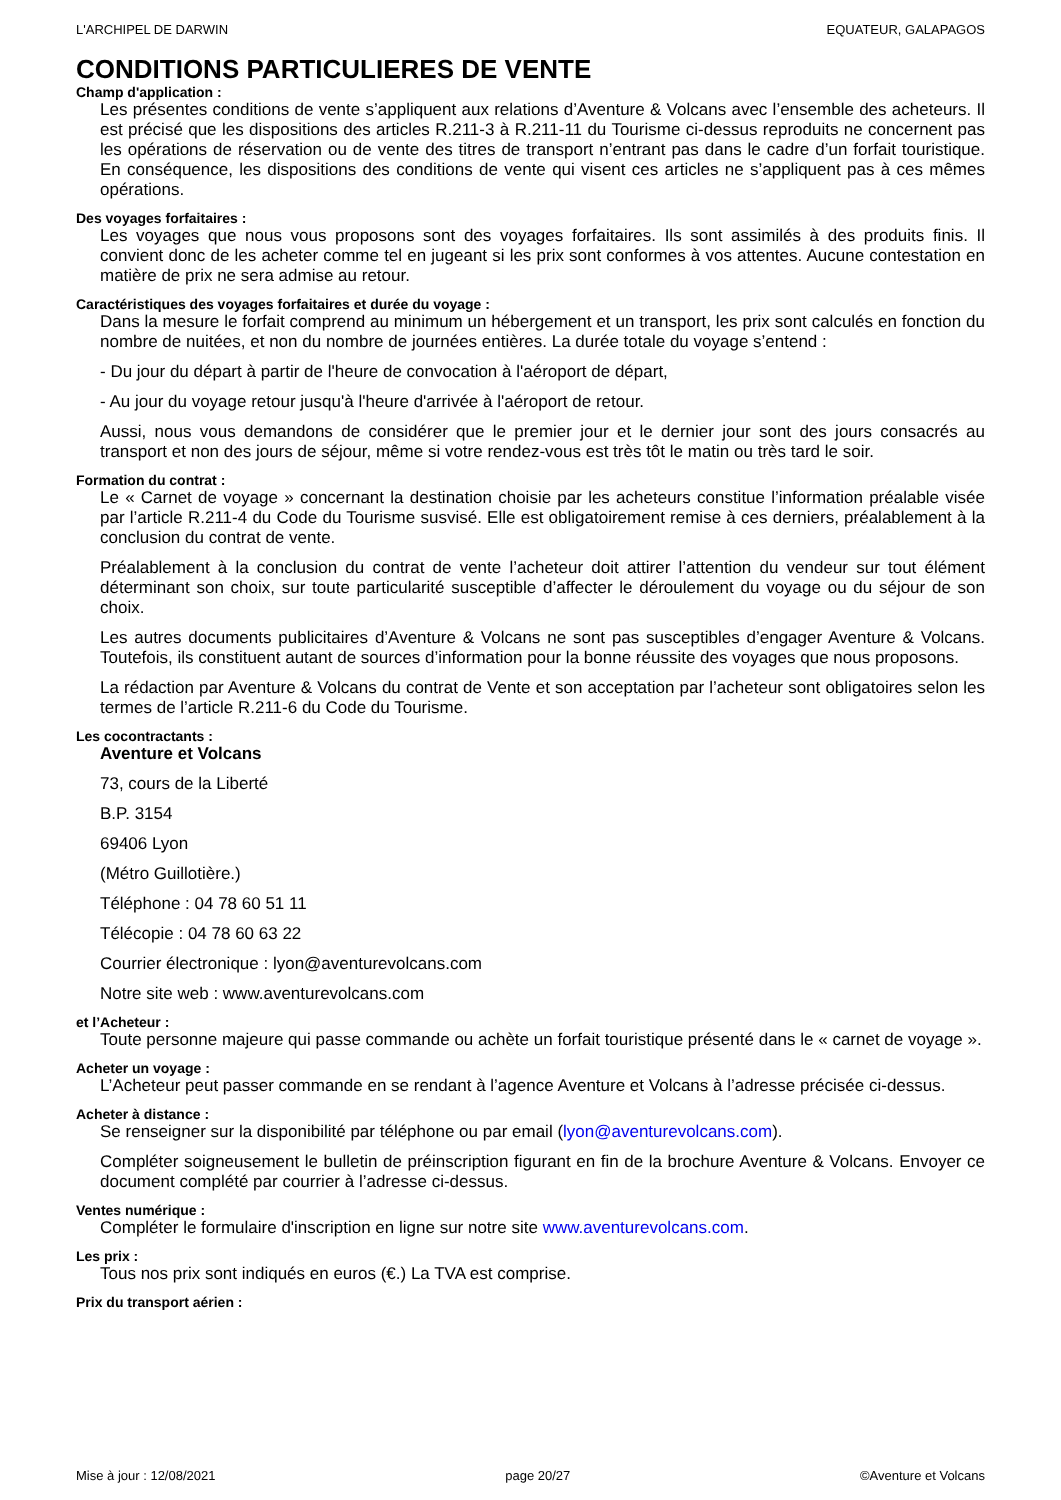L'ARCHIPEL DE DARWIN EQUATEUR, GALAPAGOS
CONDITIONS PARTICULIERES DE VENTE
Champ d'application :
Les présentes conditions de vente s’appliquent aux relations d’Aventure & Volcans avec l’ensemble des acheteurs. Il est précisé que les dispositions des articles R.211-3 à R.211-11 du Tourisme ci-dessus reproduits ne concernent pas les opérations de réservation ou de vente des titres de transport n’entrant pas dans le cadre d’un forfait touristique. En conséquence, les dispositions des conditions de vente qui visent ces articles ne s’appliquent pas à ces mêmes opérations.
Des voyages forfaitaires :
Les voyages que nous vous proposons sont des voyages forfaitaires. Ils sont assimilés à des produits finis. Il convient donc de les acheter comme tel en jugeant si les prix sont conformes à vos attentes. Aucune contestation en matière de prix ne sera admise au retour.
Caractéristiques des voyages forfaitaires et durée du voyage :
Dans la mesure le forfait comprend au minimum un hébergement et un transport, les prix sont calculés en fonction du nombre de nuitées, et non du nombre de journées entières. La durée totale du voyage s’entend :
- Du jour du départ à partir de l'heure de convocation à l'aéroport de départ,
- Au jour du voyage retour jusqu'à l'heure d'arrivée à l'aéroport de retour.
Aussi, nous vous demandons de considérer que le premier jour et le dernier jour sont des jours consacrés au transport et non des jours de séjour, même si votre rendez-vous est très tôt le matin ou très tard le soir.
Formation du contrat :
Le « Carnet de voyage » concernant la destination choisie par les acheteurs constitue l’information préalable visée par l’article R.211-4 du Code du Tourisme susvisé. Elle est obligatoirement remise à ces derniers, préalablement à la conclusion du contrat de vente.
Préalablement à la conclusion du contrat de vente l’acheteur doit attirer l’attention du vendeur sur tout élément déterminant son choix, sur toute particularité susceptible d’affecter le déroulement du voyage ou du séjour de son choix.
Les autres documents publicitaires d’Aventure & Volcans ne sont pas susceptibles d’engager Aventure & Volcans. Toutefois, ils constituent autant de sources d’information pour la bonne réussite des voyages que nous proposons.
La rédaction par Aventure & Volcans du contrat de Vente et son acceptation par l’acheteur sont obligatoires selon les termes de l’article R.211-6 du Code du Tourisme.
Les cocontractants :
Aventure et Volcans
73, cours de la Liberté
B.P. 3154
69406 Lyon
(Métro Guillotière.)
Téléphone : 04 78 60 51 11
Télécopie : 04 78 60 63 22
Courrier électronique : lyon@aventurevolcans.com
Notre site web : www.aventurevolcans.com
et l’Acheteur :
Toute personne majeure qui passe commande ou achète un forfait touristique présenté dans le « carnet de voyage ».
Acheter un voyage :
L’Acheteur peut passer commande en se rendant à l’agence Aventure et Volcans à l’adresse précisée ci-dessus.
Acheter à distance :
Se renseigner sur la disponibilité par téléphone ou par email (lyon@aventurevolcans.com).
Compléter soigneusement le bulletin de préinscription figurant en fin de la brochure Aventure & Volcans. Envoyer ce document complété par courrier à l’adresse ci-dessus.
Ventes numérique :
Compléter le formulaire d'inscription en ligne sur notre site www.aventurevolcans.com.
Les prix :
Tous nos prix sont indiqués en euros (€.) La TVA est comprise.
Prix du transport aérien :
Mise à jour : 12/08/2021 page 20/27 ©Aventure et Volcans